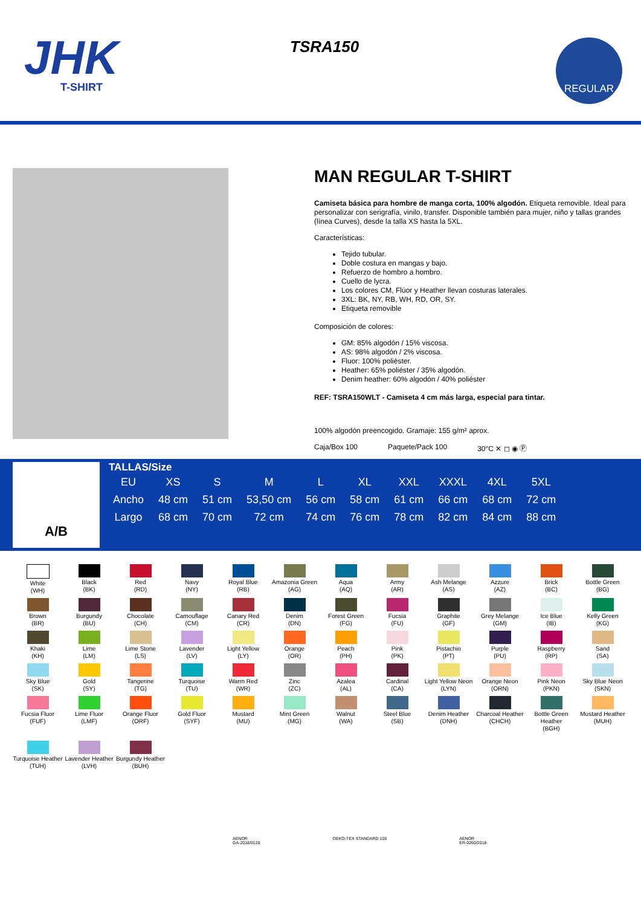JHK
T-SHIRT
TSRA150 REGULAR
MAN REGULAR T-SHIRT
Camiseta básica para hombre de manga corta, 100% algodón. Etiqueta removible. Ideal para personalizar con serigrafía, vinilo, transfer. Disponible también para mujer, niño y tallas grandes (línea Curves), desde la talla XS hasta la 5XL.
Características:
Tejido tubular.
Doble costura en mangas y bajo.
Refuerzo de hombro a hombro.
Cuello de lycra.
Los colores CM, Flúor y Heather llevan costuras laterales.
3XL: BK, NY, RB, WH, RD, OR, SY.
Etiqueta removible
Composición de colores:
GM: 85% algodón / 15% viscosa.
AS: 98% algodón / 2% viscosa.
Fluor: 100% poliéster.
Heather: 65% poliéster / 35% algodón.
Denim heather: 60% algodón / 40% poliéster
REF: TSRA150WLT - Camiseta 4 cm más larga, especial para tintar.
100% algodón preencogido. Gramaje: 155 g/m² aprox.
Caja/Box 100 Paquete/Pack 100 30°C ✕ ◻ ◉ Ⓟ
A/B
TALLAS/Size
| EU | XS | S | M | L | XL | XXL | XXXL | 4XL | 5XL |
| --- | --- | --- | --- | --- | --- | --- | --- | --- | --- |
| Ancho | 48 cm | 51 cm | 53,50 cm | 56 cm | 58 cm | 61 cm | 66 cm | 68 cm | 72 cm |
| Largo | 68 cm | 70 cm | 72 cm | 74 cm | 76 cm | 78 cm | 82 cm | 84 cm | 88 cm |
White
(WH)
Black
(BK)
Red
(RD)
Navy
(NY)
Royal Blue
(RB)
Amazonia Green
(AG)
Aqua
(AQ)
Army
(AR)
Ash Melange
(AS)
Azzure
(AZ)
Brick
(BC)
Bottle Green
(BG)
Brown
(BR)
Burgundy
(BU)
Chocolate
(CH)
Camouflage
(CM)
Canary Red
(CR)
Denim
(DN)
Forest Green
(FG)
Fucsia
(FU)
Graphite
(GF)
Grey Melange
(GM)
Ice Blue
(IB)
Kelly Green
(KG)
Khaki
(KH)
Lime
(LM)
Lime Stone
(LS)
Lavender
(LV)
Light Yellow
(LY)
Orange
(OR)
Peach
(PH)
Pink
(PK)
Pistachio
(PT)
Purple
(PU)
Raspberry
(RP)
Sand
(SA)
Sky Blue
(SK)
Gold
(SY)
Tangerine
(TG)
Turquoise
(TU)
Warm Red
(WR)
Zinc
(ZC)
Azalea
(AL)
Cardinal
(CA)
Light Yellow Neon
(LYN)
Orange Neon
(ORN)
Pink Neon
(PKN)
Sky Blue Neon
(SKN)
Fucsia Fluor
(FUF)
Lime Fluor
(LMF)
Orange Fluor
(ORF)
Gold Fluor
(SYF)
Mustard
(MU)
Mint Green
(MG)
Walnut
(WA)
Steel Blue
(SB)
Denim Heather
(DNH)
Charcoal Heather
(CHCH)
Bottle Green Heather
(BGH)
Mustard Heather
(MUH)
Turquoise Heather
(TUH)
Lavender Heather
(LVH)
Burgundy Heather
(BUH)
AENOR
GA-2018/0126 OEKO-TEX STANDARD 100 AENOR
ER-0260/2018